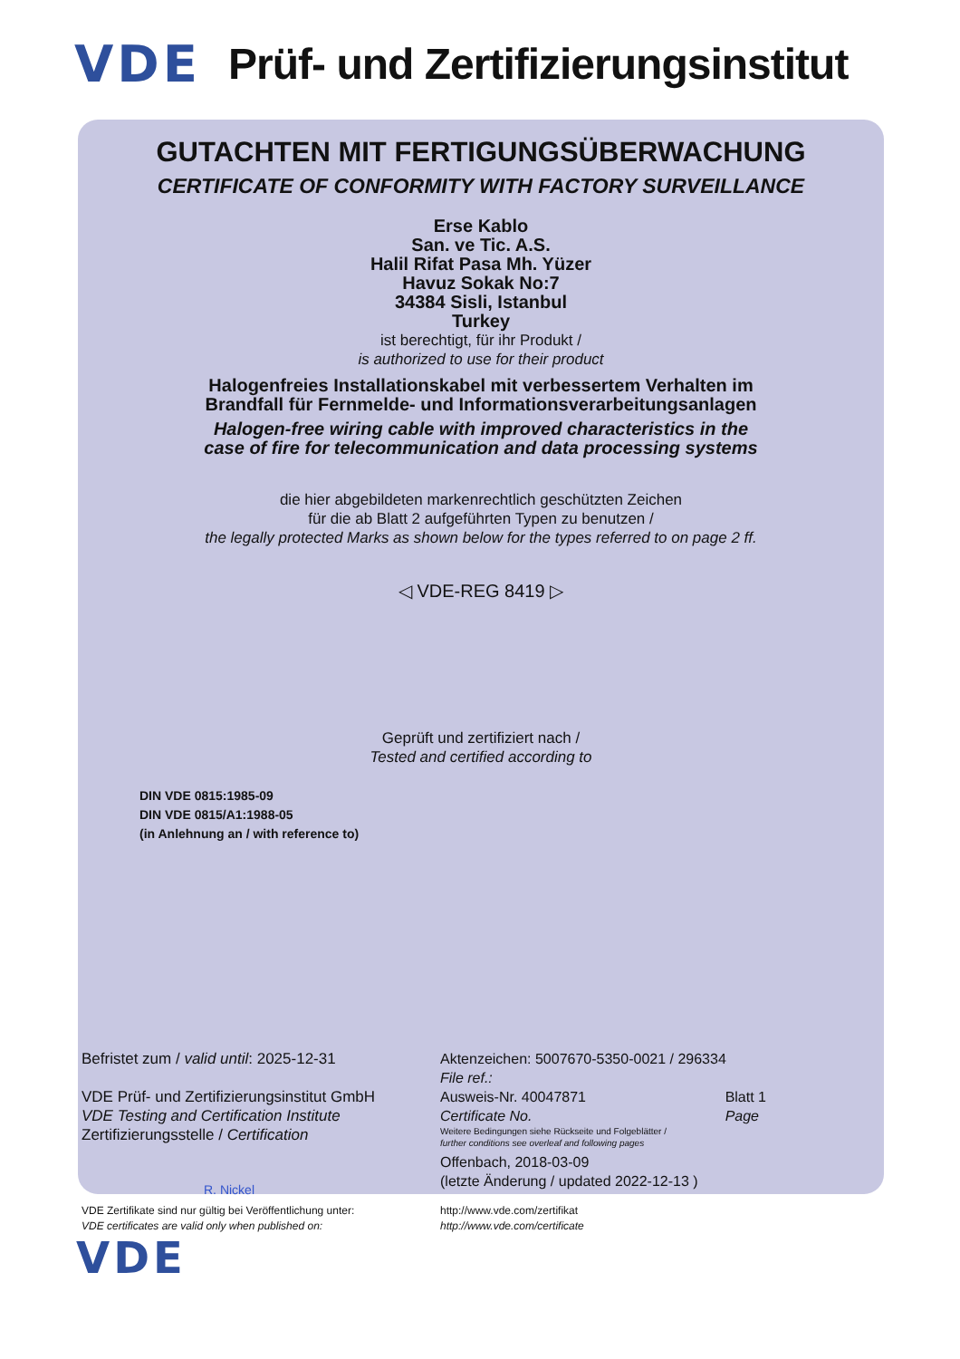VDE Prüf- und Zertifizierungsinstitut
GUTACHTEN MIT FERTIGUNGSÜBERWACHUNG
CERTIFICATE OF CONFORMITY WITH FACTORY SURVEILLANCE
Erse Kablo
San. ve Tic. A.S.
Halil Rifat Pasa Mh. Yüzer
Havuz Sokak No:7
34384 Sisli, Istanbul
Turkey
ist berechtigt, für ihr Produkt /
is authorized to use for their product
Halogenfreies Installationskabel mit verbessertem Verhalten im
Brandfall für Fernmelde- und Informationsverarbeitungsanlagen
Halogen-free wiring cable with improved characteristics in the
case of fire for telecommunication and data processing systems
die hier abgebildeten markenrechtlich geschützten Zeichen
für die ab Blatt 2 aufgeführten Typen zu benutzen /
the legally protected Marks as shown below for the types referred to on page 2 ff.
◁ VDE-REG 8419 ▷
Geprüft und zertifiziert nach /
Tested and certified according to
DIN VDE 0815:1985-09
DIN VDE 0815/A1:1988-05
(in Anlehnung an / with reference to)
Befristet zum / valid until: 2025-12-31
VDE Prüf- und Zertifizierungsinstitut GmbH
VDE Testing and Certification Institute
Zertifizierungsstelle / Certification
R. Nickel
Aktenzeichen: 5007670-5350-0021 / 296334
File ref.:
Ausweis-Nr. 40047871
Certificate No. Blatt 1
Page
Weitere Bedingungen siehe Rückseite und Folgeblätter /
further conditions see overleaf and following pages
Offenbach, 2018-03-09
(letzte Änderung / updated 2022-12-13 )
VDE Zertifikate sind nur gültig bei Veröffentlichung unter:
VDE certificates are valid only when published on:
http://www.vde.com/zertifikat
http://www.vde.com/certificate
VDE